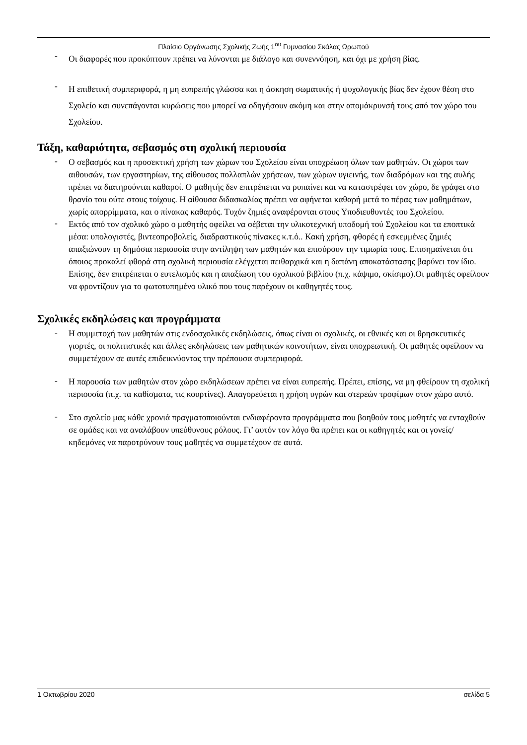Πλαίσιο Οργάνωσης Σχολικής Ζωής 1<sup>ου</sup> Γυμνασίου Σκάλας Ωρωπού
-
Οι διαφορές που προκύπτουν πρέπει να λύνονται με διάλογο και συνεννόηση, και όχι με χρήση βίας.
-
Η επιθετική συμπεριφορά, η μη ευπρεπής γλώσσα και η άσκηση σωματικής ή ψυχολογικής βίας δεν έχουν θέση στο Σχολείο και συνεπάγονται κυρώσεις που μπορεί να οδηγήσουν ακόμη και στην απομάκρυνσή τους από τον χώρο του Σχολείου.
Τάξη, καθαριότητα, σεβασμός στη σχολική περιουσία
-
Ο σεβασμός και η προσεκτική χρήση των χώρων του Σχολείου είναι υποχρέωση όλων των μαθητών. Οι χώροι των αιθουσών, των εργαστηρίων, της αίθουσας πολλαπλών χρήσεων, των χώρων υγιεινής, των διαδρόμων και της αυλής πρέπει να διατηρούνται καθαροί. Ο μαθητής δεν επιτρέπεται να ρυπαίνει και να καταστρέφει τον χώρο, δε γράφει στο θρανίο του ούτε στους τοίχους. Η αίθουσα διδασκαλίας πρέπει να αφήνεται καθαρή μετά το πέρας των μαθημάτων, χωρίς απορρίμματα, και ο πίνακας καθαρός. Τυχόν ζημιές αναφέρονται στους Υποδιευθυντές του Σχολείου.
-
Εκτός από τον σχολικό χώρο ο μαθητής οφείλει να σέβεται την υλικοτεχνική υποδομή τού Σχολείου και τα εποπτικά μέσα: υπολογιστές, βιντεοπροβολείς, διαδραστικούς πίνακες κ.τ.ό.. Κακή χρήση, φθορές ή εσκεμμένες ζημιές απαξιώνουν τη δημόσια περιουσία στην αντίληψη των μαθητών και επισύρουν την τιμωρία τους. Επισημαίνεται ότι όποιος προκαλεί φθορά στη σχολική περιουσία ελέγχεται πειθαρχικά και η δαπάνη αποκατάστασης βαρύνει τον ίδιο. Επίσης, δεν επιτρέπεται ο ευτελισμός και η απαξίωση του σχολικού βιβλίου (π.χ. κάψιμο, σκίσιμο).Οι μαθητές οφείλουν να φροντίζουν για το φωτοτυπημένο υλικό που τους παρέχουν οι καθηγητές τους.
Σχολικές εκδηλώσεις και προγράμματα
-
Η συμμετοχή των μαθητών στις ενδοσχολικές εκδηλώσεις, όπως είναι οι σχολικές, οι εθνικές και οι θρησκευτικές γιορτές, οι πολιτιστικές και άλλες εκδηλώσεις των μαθητικών κοινοτήτων, είναι υποχρεωτική. Οι μαθητές οφείλουν να συμμετέχουν σε αυτές επιδεικνύοντας την πρέπουσα συμπεριφορά.
-
Η παρουσία των μαθητών στον χώρο εκδηλώσεων πρέπει να είναι ευπρεπής. Πρέπει, επίσης, να μη φθείρουν τη σχολική περιουσία (π.χ. τα καθίσματα, τις κουρτίνες). Απαγορεύεται η χρήση υγρών και στερεών τροφίμων στον χώρο αυτό.
-
Στο σχολείο μας κάθε χρονιά πραγματοποιούνται ενδιαφέροντα προγράμματα που βοηθούν τους μαθητές να ενταχθούν σε ομάδες και να αναλάβουν υπεύθυνους ρόλους. Γι’ αυτόν τον λόγο θα πρέπει και οι καθηγητές και οι γονείς/κηδεμόνες να παροτρύνουν τους μαθητές να συμμετέχουν σε αυτά.
1 Οκτωβρίου 2020 σελίδα 5